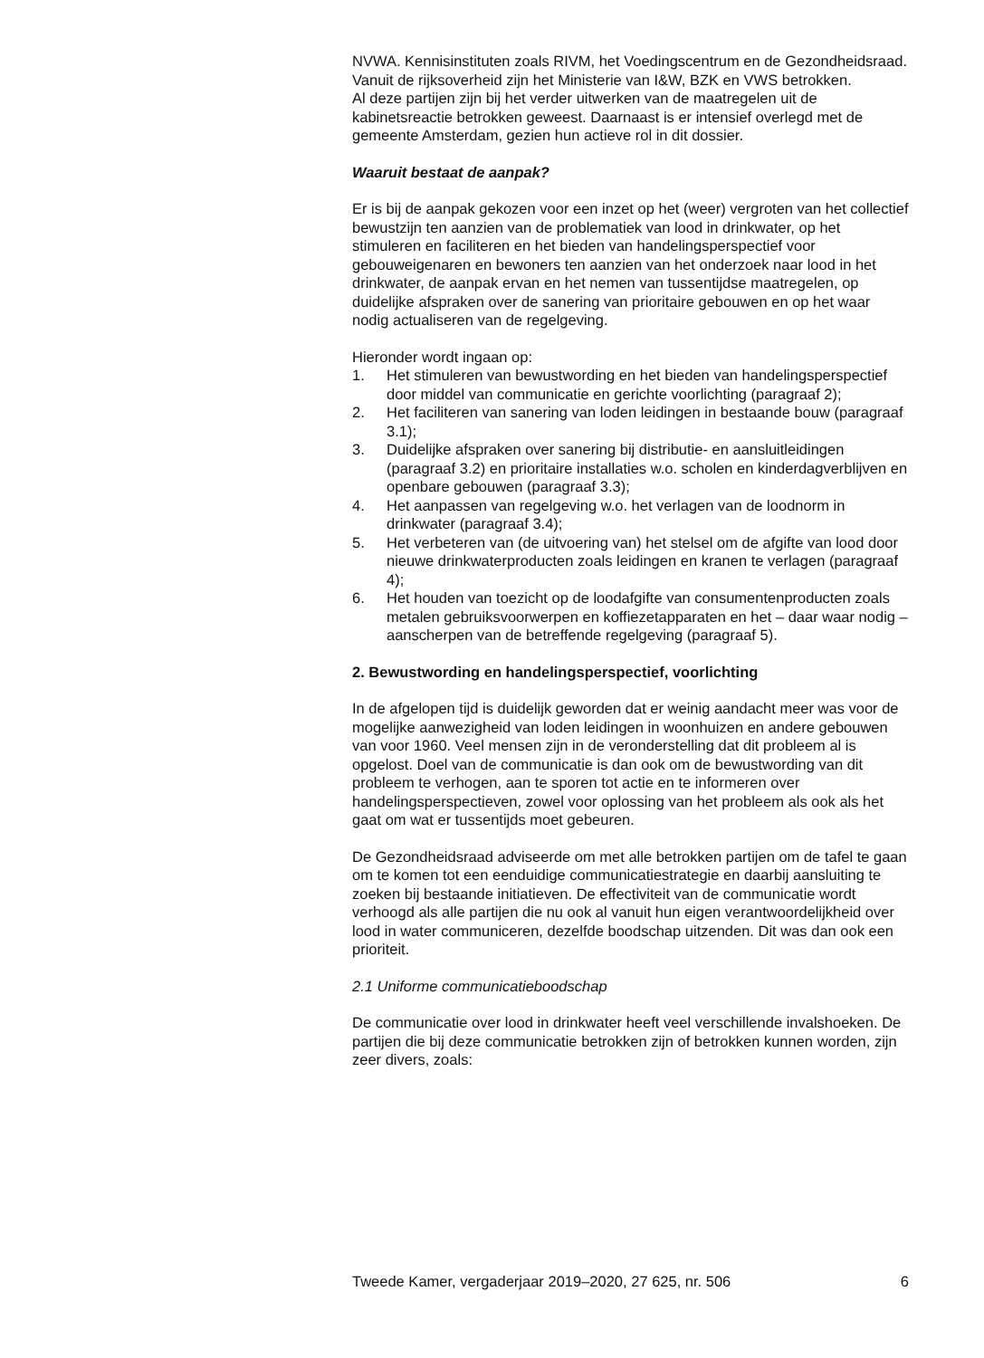NVWA. Kennisinstituten zoals RIVM, het Voedingscentrum en de Gezondheidsraad. Vanuit de rijksoverheid zijn het Ministerie van I&W, BZK en VWS betrokken.
Al deze partijen zijn bij het verder uitwerken van de maatregelen uit de kabinetsreactie betrokken geweest. Daarnaast is er intensief overlegd met de gemeente Amsterdam, gezien hun actieve rol in dit dossier.
Waaruit bestaat de aanpak?
Er is bij de aanpak gekozen voor een inzet op het (weer) vergroten van het collectief bewustzijn ten aanzien van de problematiek van lood in drinkwater, op het stimuleren en faciliteren en het bieden van hande­lingsperspectief voor gebouweigenaren en bewoners ten aanzien van het onderzoek naar lood in het drinkwater, de aanpak ervan en het nemen van tussentijdse maatregelen, op duidelijke afspraken over de sanering van prioritaire gebouwen en op het waar nodig actualiseren van de regel­geving.
Hieronder wordt ingaan op:
1. Het stimuleren van bewustwording en het bieden van handelingsper­spectief door middel van communicatie en gerichte voorlichting (paragraaf 2);
2. Het faciliteren van sanering van loden leidingen in bestaande bouw (paragraaf 3.1);
3. Duidelijke afspraken over sanering bij distributie- en aansluitleidingen (paragraaf 3.2) en prioritaire installaties w.o. scholen en kinderdag­verblijven en openbare gebouwen (paragraaf 3.3);
4. Het aanpassen van regelgeving w.o. het verlagen van de loodnorm in drinkwater (paragraaf 3.4);
5. Het verbeteren van (de uitvoering van) het stelsel om de afgifte van lood door nieuwe drinkwaterproducten zoals leidingen en kranen te verlagen (paragraaf 4);
6. Het houden van toezicht op de loodafgifte van consumentenproduc­ten zoals metalen gebruiksvoorwerpen en koffiezetapparaten en het – daar waar nodig – aanscherpen van de betreffende regelgeving (paragraaf 5).
2. Bewustwording en handelingsperspectief, voorlichting
In de afgelopen tijd is duidelijk geworden dat er weinig aandacht meer was voor de mogelijke aanwezigheid van loden leidingen in woonhuizen en andere gebouwen van voor 1960. Veel mensen zijn in de veronder­stelling dat dit probleem al is opgelost. Doel van de communicatie is dan ook om de bewustwording van dit probleem te verhogen, aan te sporen tot actie en te informeren over handelingsperspectieven, zowel voor oplossing van het probleem als ook als het gaat om wat er tussentijds moet gebeuren.
De Gezondheidsraad adviseerde om met alle betrokken partijen om de tafel te gaan om te komen tot een eenduidige communicatiestrategie en daarbij aansluiting te zoeken bij bestaande initiatieven. De effectiviteit van de communicatie wordt verhoogd als alle partijen die nu ook al vanuit hun eigen verantwoordelijkheid over lood in water communiceren, dezelfde boodschap uitzenden. Dit was dan ook een prioriteit.
2.1 Uniforme communicatieboodschap
De communicatie over lood in drinkwater heeft veel verschillende invalshoeken. De partijen die bij deze communicatie betrokken zijn of betrokken kunnen worden, zijn zeer divers, zoals:
Tweede Kamer, vergaderjaar 2019–2020, 27 625, nr. 506 6